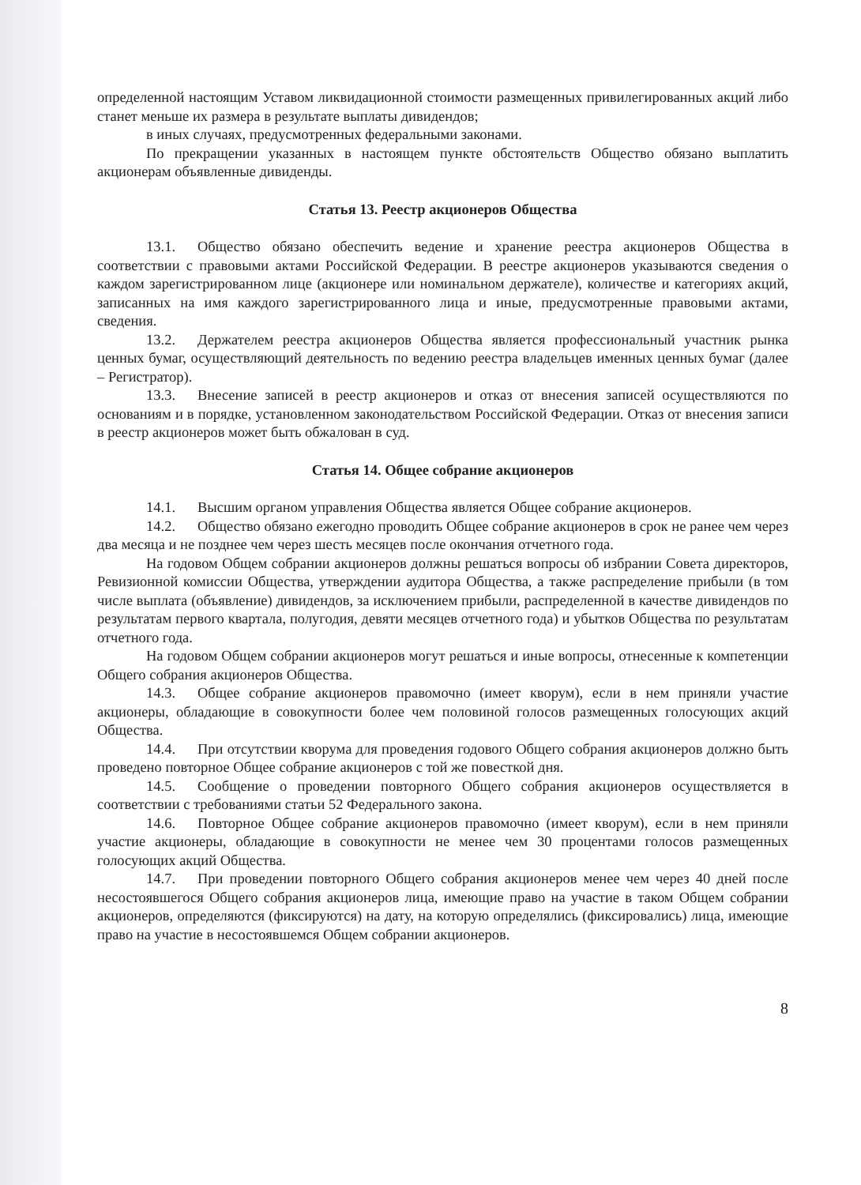определенной настоящим Уставом ликвидационной стоимости размещенных привилегированных акций либо станет меньше их размера в результате выплаты дивидендов;
в иных случаях, предусмотренных федеральными законами.
По прекращении указанных в настоящем пункте обстоятельств Общество обязано выплатить акционерам объявленные дивиденды.
Статья 13. Реестр акционеров Общества
13.1. Общество обязано обеспечить ведение и хранение реестра акционеров Общества в соответствии с правовыми актами Российской Федерации. В реестре акционеров указываются сведения о каждом зарегистрированном лице (акционере или номинальном держателе), количестве и категориях акций, записанных на имя каждого зарегистрированного лица и иные, предусмотренные правовыми актами, сведения.
13.2. Держателем реестра акционеров Общества является профессиональный участник рынка ценных бумаг, осуществляющий деятельность по ведению реестра владельцев именных ценных бумаг (далее – Регистратор).
13.3. Внесение записей в реестр акционеров и отказ от внесения записей осуществляются по основаниям и в порядке, установленном законодательством Российской Федерации. Отказ от внесения записи в реестр акционеров может быть обжалован в суд.
Статья 14. Общее собрание акционеров
14.1. Высшим органом управления Общества является Общее собрание акционеров.
14.2. Общество обязано ежегодно проводить Общее собрание акционеров в срок не ранее чем через два месяца и не позднее чем через шесть месяцев после окончания отчетного года.
На годовом Общем собрании акционеров должны решаться вопросы об избрании Совета директоров, Ревизионной комиссии Общества, утверждении аудитора Общества, а также распределение прибыли (в том числе выплата (объявление) дивидендов, за исключением прибыли, распределенной в качестве дивидендов по результатам первого квартала, полугодия, девяти месяцев отчетного года) и убытков Общества по результатам отчетного года.
На годовом Общем собрании акционеров могут решаться и иные вопросы, отнесенные к компетенции Общего собрания акционеров Общества.
14.3. Общее собрание акционеров правомочно (имеет кворум), если в нем приняли участие акционеры, обладающие в совокупности более чем половиной голосов размещенных голосующих акций Общества.
14.4. При отсутствии кворума для проведения годового Общего собрания акционеров должно быть проведено повторное Общее собрание акционеров с той же повесткой дня.
14.5. Сообщение о проведении повторного Общего собрания акционеров осуществляется в соответствии с требованиями статьи 52 Федерального закона.
14.6. Повторное Общее собрание акционеров правомочно (имеет кворум), если в нем приняли участие акционеры, обладающие в совокупности не менее чем 30 процентами голосов размещенных голосующих акций Общества.
14.7. При проведении повторного Общего собрания акционеров менее чем через 40 дней после несостоявшегося Общего собрания акционеров лица, имеющие право на участие в таком Общем собрании акционеров, определяются (фиксируются) на дату, на которую определялись (фиксировались) лица, имеющие право на участие в несостоявшемся Общем собрании акционеров.
8